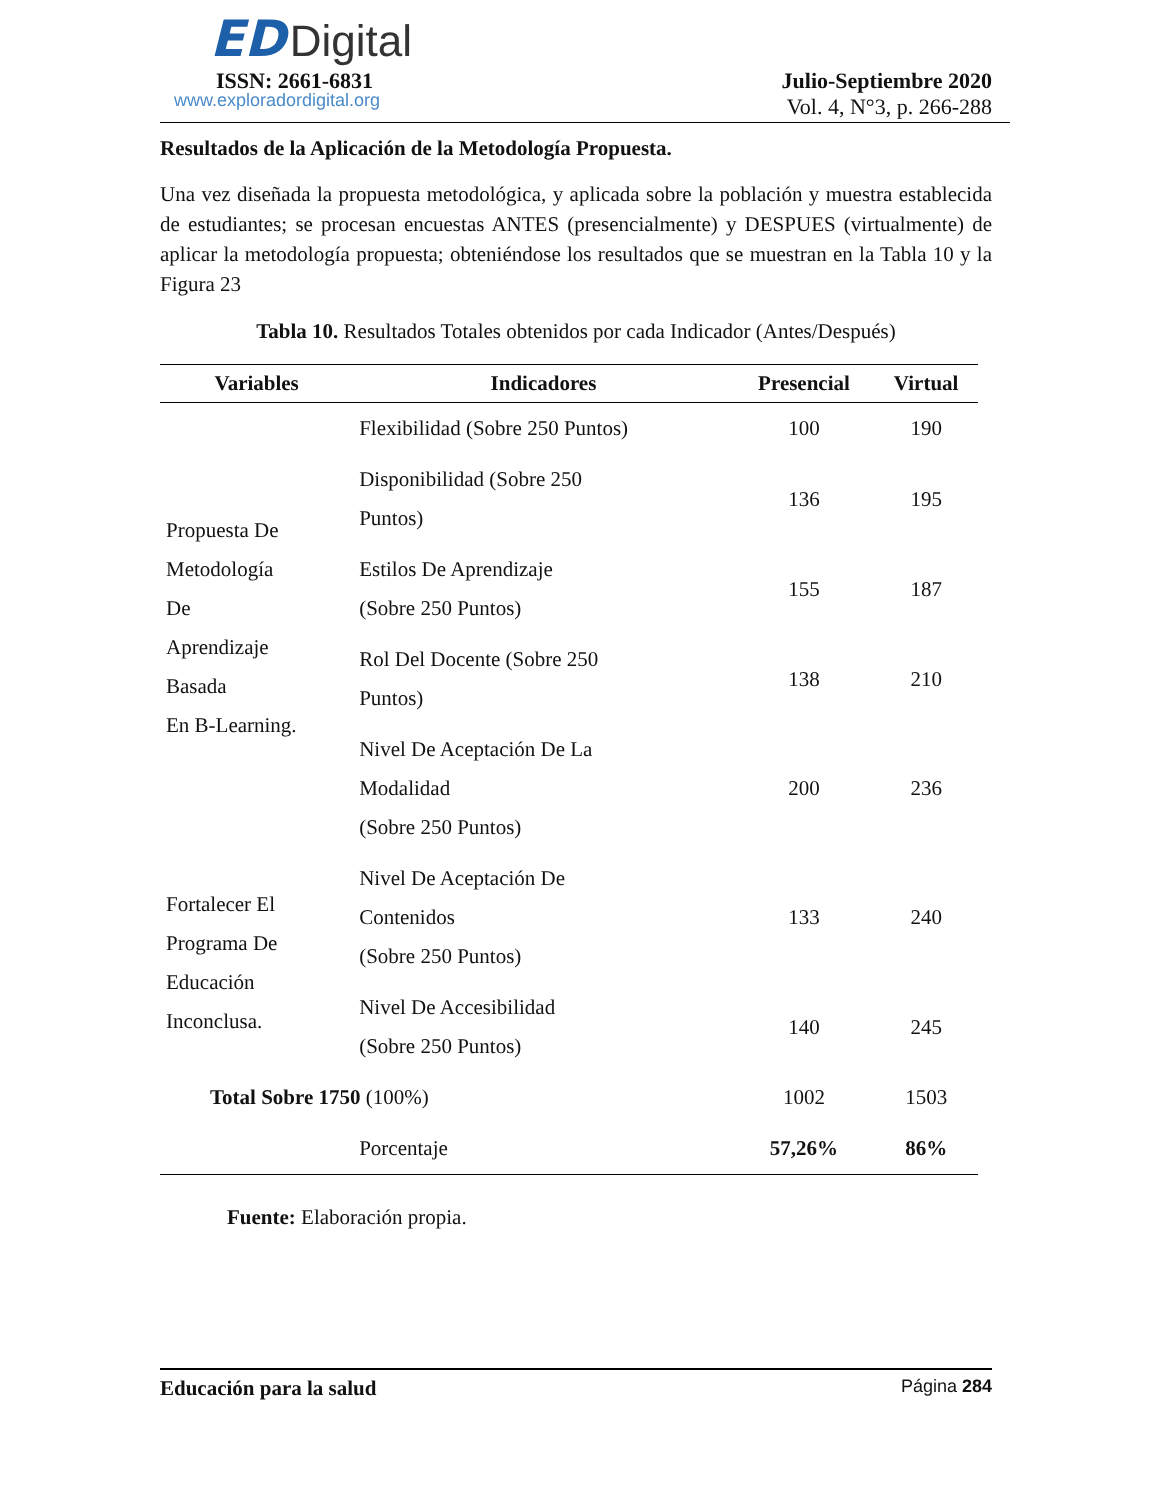ED Digital
ISSN: 2661-6831
www.exploradordigital.org
Julio-Septiembre 2020
Vol. 4, N°3, p. 266-288
Resultados de la Aplicación de la Metodología Propuesta.
Una vez diseñada la propuesta metodológica, y aplicada sobre la población y muestra establecida de estudiantes; se procesan encuestas ANTES (presencialmente) y DESPUES (virtualmente) de aplicar la metodología propuesta; obteniéndose los resultados que se muestran en la Tabla 10 y la Figura 23
Tabla 10. Resultados Totales obtenidos por cada Indicador (Antes/Después)
| Variables | Indicadores | Presencial | Virtual |
| --- | --- | --- | --- |
| Propuesta De Metodología De Aprendizaje Basada En B-Learning. | Flexibilidad (Sobre 250 Puntos) | 100 | 190 |
| | Disponibilidad (Sobre 250 Puntos) | 136 | 195 |
| | Estilos De Aprendizaje (Sobre 250 Puntos) | 155 | 187 |
| | Rol Del Docente (Sobre 250 Puntos) | 138 | 210 |
| | Nivel De Aceptación De La Modalidad (Sobre 250 Puntos) | 200 | 236 |
| Fortalecer El Programa De Educación Inconclusa. | Nivel De Aceptación De Contenidos (Sobre 250 Puntos) | 133 | 240 |
| | Nivel De Accesibilidad (Sobre 250 Puntos) | 140 | 245 |
| Total Sobre 1750 (100%) | | 1002 | 1503 |
| | Porcentaje | 57,26% | 86% |
Fuente: Elaboración propia.
Educación para la salud Página 284